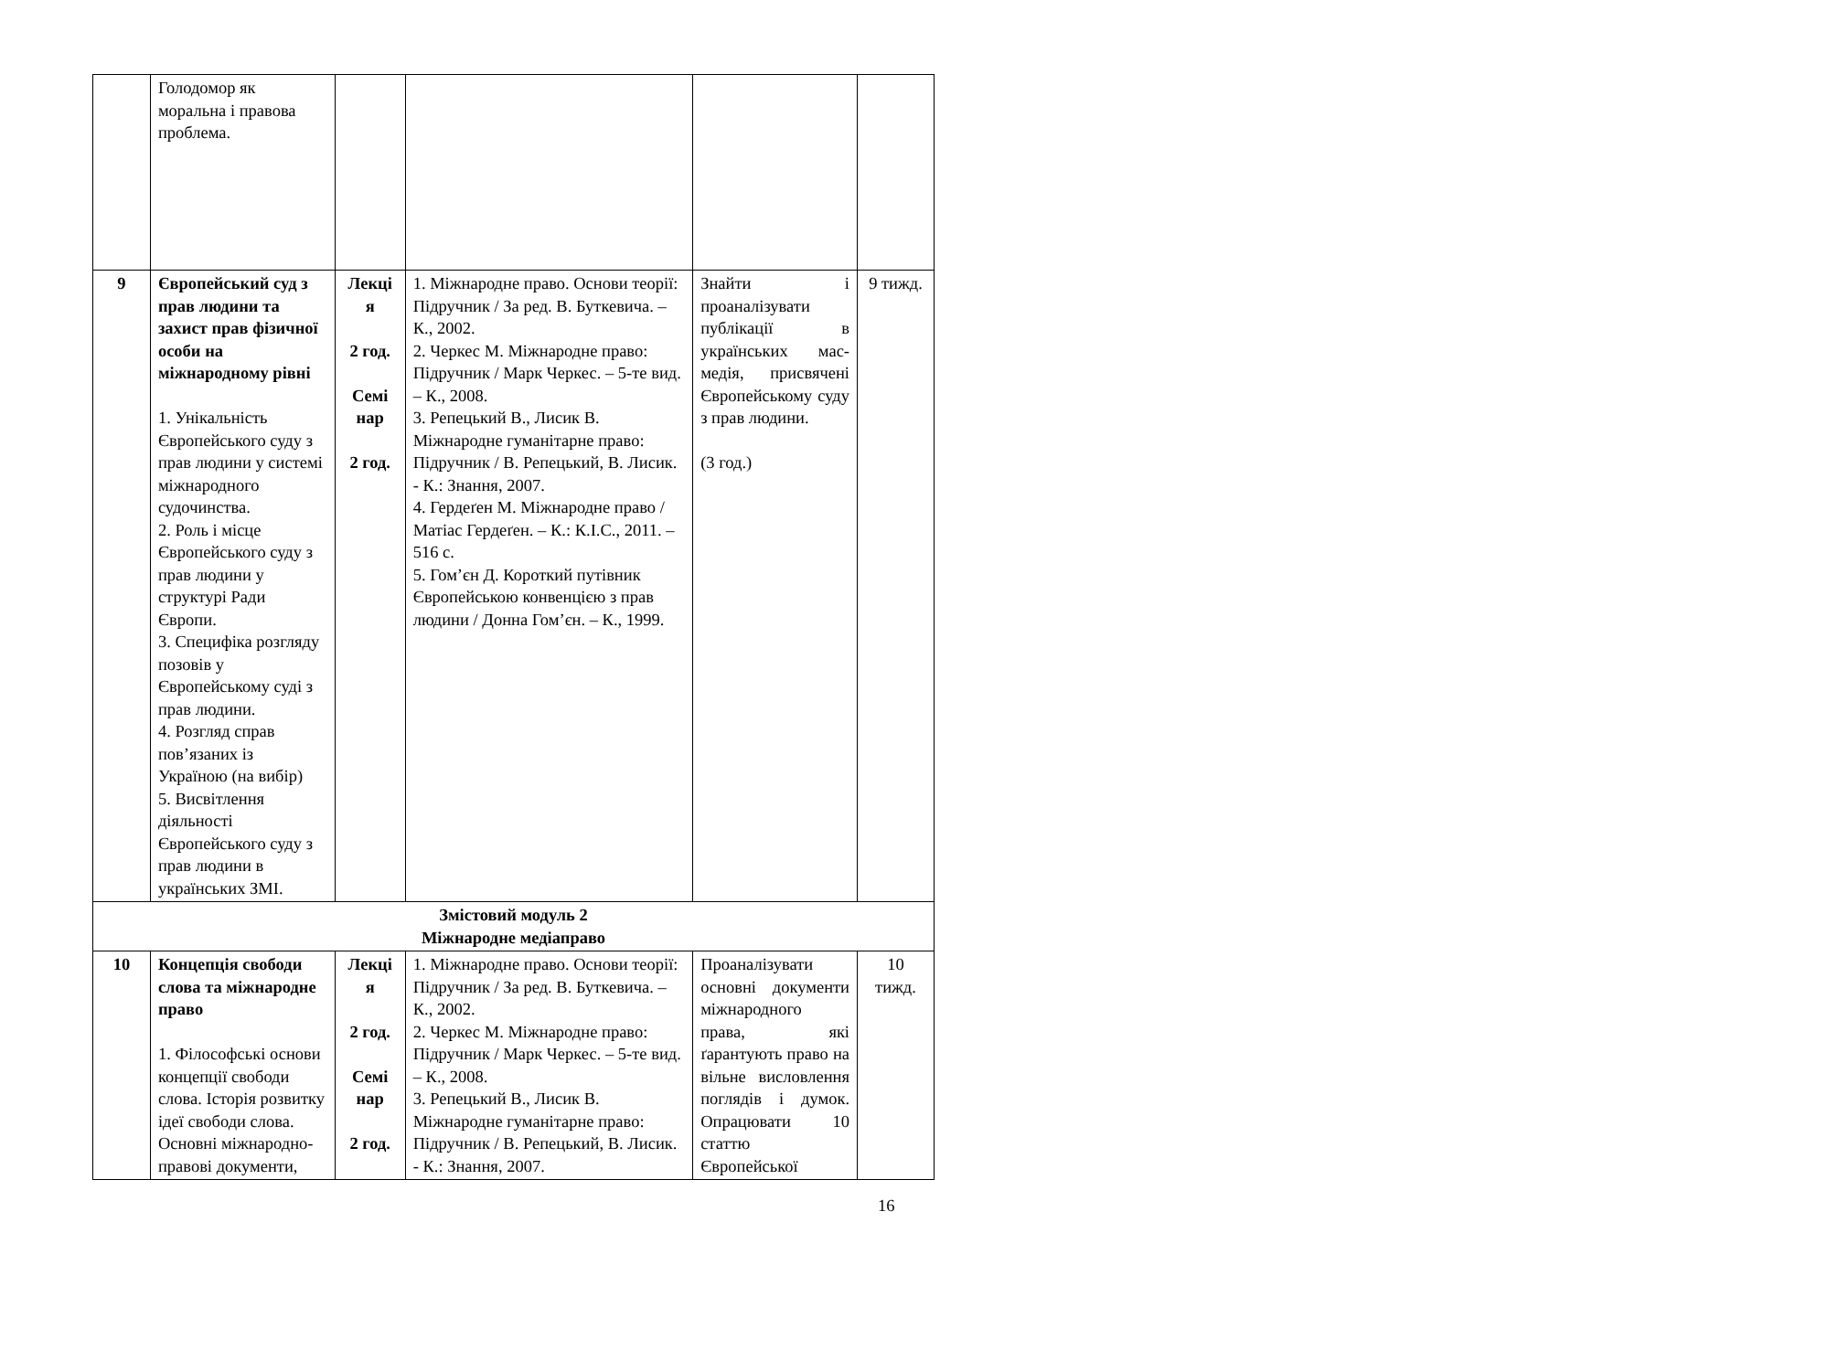| | Голодомор як моральна і правова проблема. | | | | |
| 9 | Європейський суд з прав людини та захист прав фізичної особи на міжнародному рівні 1. Унікальність Європейського суду з прав людини у системі міжнародного судочинства. 2. Роль і місце Європейського суду з прав людини у структурі Ради Європи. 3. Специфіка розгляду позовів у Європейському суді з прав людини. 4. Розгляд справ пов’язаних із Україною (на вибір) 5. Висвітлення діяльності Європейського суду з прав людини в українських ЗМІ. | Лекці я 2 год. Семі нар 2 год. | 1. Міжнародне право. Основи теорії: Підручник / За ред. В. Буткевича. – К., 2002. 2. Черкес М. Міжнародне право: Підручник / Марк Черкес. – 5-те вид. – К., 2008. 3. Репецький В., Лисик В. Міжнародне гуманітарне право: Підручник / В. Репецький, В. Лисик. - К.: Знання, 2007. 4. Гердеґен М. Міжнародне право / Матіас Гердеґен. – К.: К.І.С., 2011. – 516 с. 5. Гом’єн Д. Короткий путівник Європейською конвенцією з прав людини / Донна Гом’єн. – К., 1999. | Знайти і проаналізувати публікації в українських мас-медія, присвячені Європейському суду з прав людини. (3 год.) | 9 тижд. |
| Змістовий модуль 2 Міжнародне медіаправо | | | | | |
| 10 | Концепція свободи слова та міжнародне право 1. Філософські основи концепції свободи слова. Історія розвитку ідеї свободи слова. Основні міжнародно-правові документи, | Лекці я 2 год. Семі нар 2 год. | 1. Міжнародне право. Основи теорії: Підручник / За ред. В. Буткевича. – К., 2002. 2. Черкес М. Міжнародне право: Підручник / Марк Черкес. – 5-те вид. – К., 2008. 3. Репецький В., Лисик В. Міжнародне гуманітарне право: Підручник / В. Репецький, В. Лисик. - К.: Знання, 2007. | Проаналізувати основні документи міжнародного права, які ґарантують право на вільне висловлення поглядів і думок. Опрацювати 10 статтю Європейської | 10 тижд. |
16